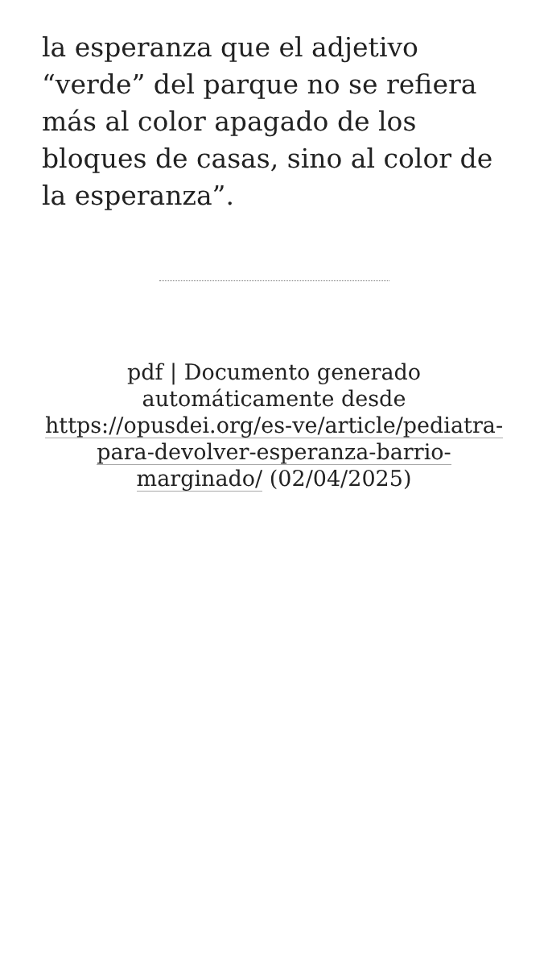la esperanza que el adjetivo “verde” del parque no se refiera más al color apagado de los bloques de casas, sino al color de la esperanza”.
pdf | Documento generado automáticamente desde https://opusdei.org/es-ve/article/pediatra-para-devolver-esperanza-barrio-marginado/ (02/04/2025)